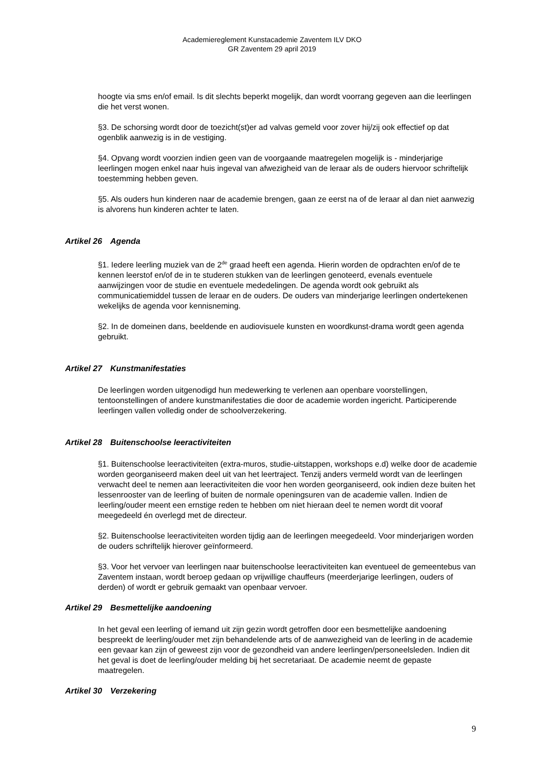Academiereglement Kunstacademie Zaventem ILV DKO
GR Zaventem 29 april 2019
hoogte via sms en/of email. Is dit slechts beperkt mogelijk, dan wordt voorrang gegeven aan die leerlingen die het verst wonen.
§3. De schorsing wordt door de toezicht(st)er ad valvas gemeld voor zover hij/zij ook effectief op dat ogenblik aanwezig is in de vestiging.
§4. Opvang wordt voorzien indien geen van de voorgaande maatregelen mogelijk is - minderjarige leerlingen mogen enkel naar huis ingeval van afwezigheid van de leraar als de ouders hiervoor schriftelijk toestemming hebben geven.
§5. Als ouders hun kinderen naar de academie brengen, gaan ze eerst na of de leraar al dan niet aanwezig is alvorens hun kinderen achter te laten.
Artikel 26 Agenda
§1. Iedere leerling muziek van de 2<sup>de</sup> graad heeft een agenda. Hierin worden de opdrachten en/of de te kennen leerstof en/of de in te studeren stukken van de leerlingen genoteerd, evenals eventuele aanwijzingen voor de studie en eventuele mededelingen. De agenda wordt ook gebruikt als communicatiemiddel tussen de leraar en de ouders. De ouders van minderjarige leerlingen ondertekenen wekelijks de agenda voor kennisneming.
§2. In de domeinen dans, beeldende en audiovisuele kunsten en woordkunst-drama wordt geen agenda gebruikt.
Artikel 27 Kunstmanifestaties
De leerlingen worden uitgenodigd hun medewerking te verlenen aan openbare voorstellingen, tentoonstellingen of andere kunstmanifestaties die door de academie worden ingericht. Participerende leerlingen vallen volledig onder de schoolverzekering.
Artikel 28 Buitenschoolse leeractiviteiten
§1. Buitenschoolse leeractiviteiten (extra-muros, studie-uitstappen, workshops e.d) welke door de academie worden georganiseerd maken deel uit van het leertraject. Tenzij anders vermeld wordt van de leerlingen verwacht deel te nemen aan leeractiviteiten die voor hen worden georganiseerd, ook indien deze buiten het lessenrooster van de leerling of buiten de normale openingsuren van de academie vallen. Indien de leerling/ouder meent een ernstige reden te hebben om niet hieraan deel te nemen wordt dit vooraf meegedeeld én overlegd met de directeur.
§2. Buitenschoolse leeractiviteiten worden tijdig aan de leerlingen meegedeeld. Voor minderjarigen worden de ouders schriftelijk hierover geïnformeerd.
§3. Voor het vervoer van leerlingen naar buitenschoolse leeractiviteiten kan eventueel de gemeentebus van Zaventem instaan, wordt beroep gedaan op vrijwillige chauffeurs (meerderjarige leerlingen, ouders of derden) of wordt er gebruik gemaakt van openbaar vervoer.
Artikel 29 Besmettelijke aandoening
In het geval een leerling of iemand uit zijn gezin wordt getroffen door een besmettelijke aandoening bespreekt de leerling/ouder met zijn behandelende arts of de aanwezigheid van de leerling in de academie een gevaar kan zijn of geweest zijn voor de gezondheid van andere leerlingen/personeelsleden. Indien dit het geval is doet de leerling/ouder melding bij het secretariaat. De academie neemt de gepaste maatregelen.
Artikel 30 Verzekering
9